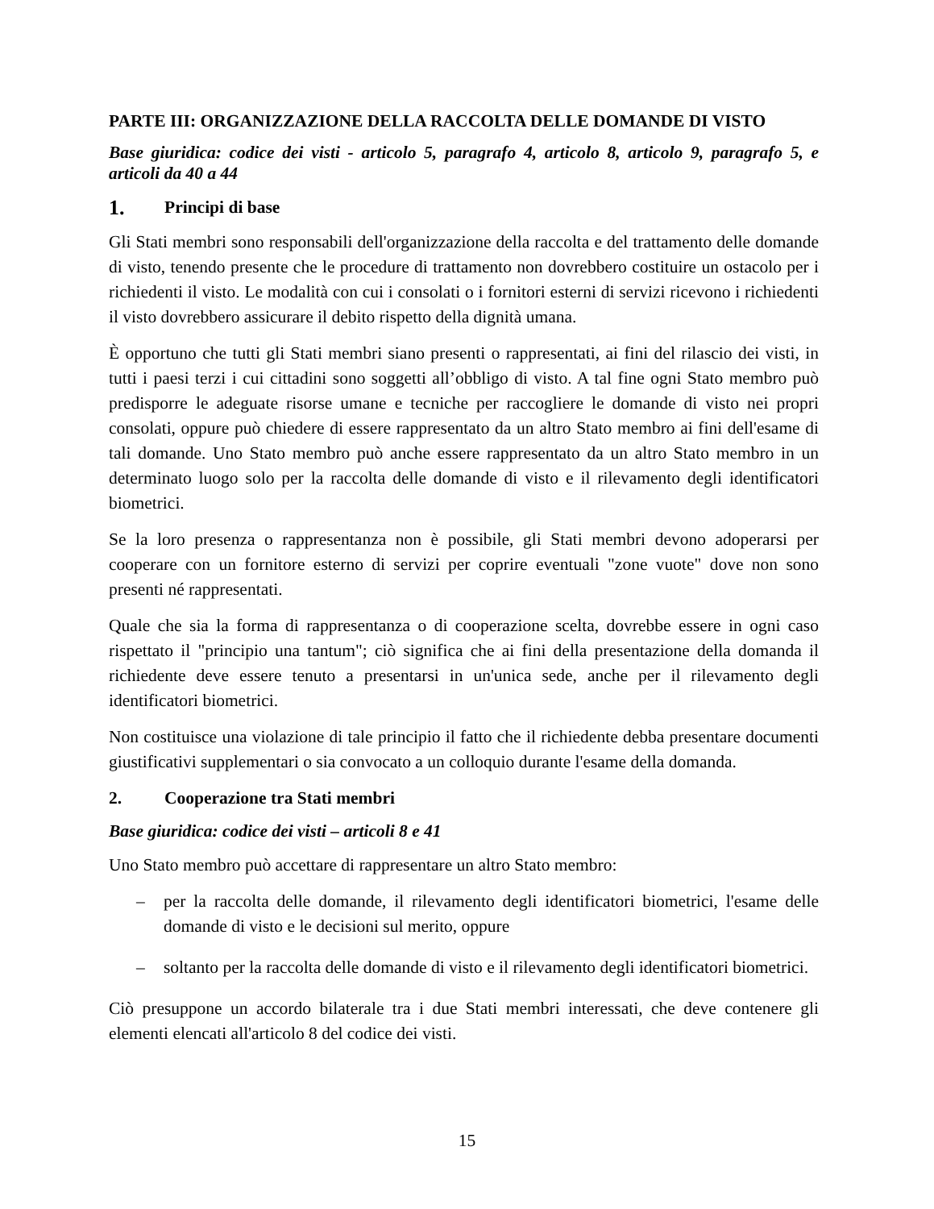PARTE III: ORGANIZZAZIONE DELLA RACCOLTA DELLE DOMANDE DI VISTO
Base giuridica: codice dei visti - articolo 5, paragrafo 4, articolo 8, articolo 9, paragrafo 5, e articoli da 40 a 44
1. Principi di base
Gli Stati membri sono responsabili dell'organizzazione della raccolta e del trattamento delle domande di visto, tenendo presente che le procedure di trattamento non dovrebbero costituire un ostacolo per i richiedenti il visto. Le modalità con cui i consolati o i fornitori esterni di servizi ricevono i richiedenti il visto dovrebbero assicurare il debito rispetto della dignità umana.
È opportuno che tutti gli Stati membri siano presenti o rappresentati, ai fini del rilascio dei visti, in tutti i paesi terzi i cui cittadini sono soggetti all’obbligo di visto. A tal fine ogni Stato membro può predisporre le adeguate risorse umane e tecniche per raccogliere le domande di visto nei propri consolati, oppure può chiedere di essere rappresentato da un altro Stato membro ai fini dell'esame di tali domande. Uno Stato membro può anche essere rappresentato da un altro Stato membro in un determinato luogo solo per la raccolta delle domande di visto e il rilevamento degli identificatori biometrici.
Se la loro presenza o rappresentanza non è possibile, gli Stati membri devono adoperarsi per cooperare con un fornitore esterno di servizi per coprire eventuali "zone vuote" dove non sono presenti né rappresentati.
Quale che sia la forma di rappresentanza o di cooperazione scelta, dovrebbe essere in ogni caso rispettato il "principio una tantum"; ciò significa che ai fini della presentazione della domanda il richiedente deve essere tenuto a presentarsi in un'unica sede, anche per il rilevamento degli identificatori biometrici.
Non costituisce una violazione di tale principio il fatto che il richiedente debba presentare documenti giustificativi supplementari o sia convocato a un colloquio durante l'esame della domanda.
2. Cooperazione tra Stati membri
Base giuridica: codice dei visti – articoli 8 e 41
Uno Stato membro può accettare di rappresentare un altro Stato membro:
– per la raccolta delle domande, il rilevamento degli identificatori biometrici, l'esame delle domande di visto e le decisioni sul merito, oppure
– soltanto per la raccolta delle domande di visto e il rilevamento degli identificatori biometrici.
Ciò presuppone un accordo bilaterale tra i due Stati membri interessati, che deve contenere gli elementi elencati all'articolo 8 del codice dei visti.
15